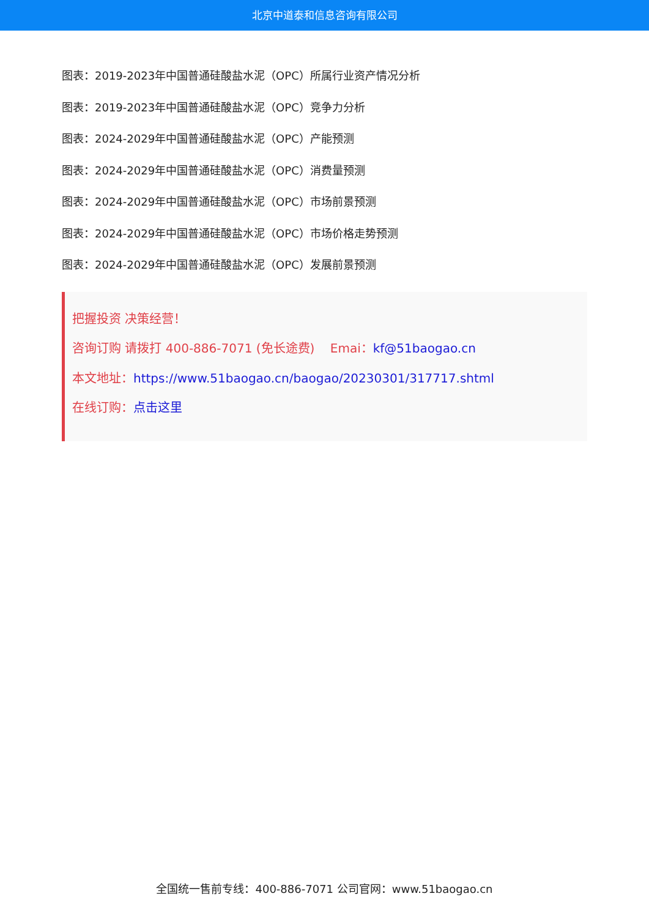北京中道泰和信息咨询有限公司
图表：2019-2023年中国普通硅酸盐水泥（OPC）所属行业资产情况分析
图表：2019-2023年中国普通硅酸盐水泥（OPC）竞争力分析
图表：2024-2029年中国普通硅酸盐水泥（OPC）产能预测
图表：2024-2029年中国普通硅酸盐水泥（OPC）消费量预测
图表：2024-2029年中国普通硅酸盐水泥（OPC）市场前景预测
图表：2024-2029年中国普通硅酸盐水泥（OPC）市场价格走势预测
图表：2024-2029年中国普通硅酸盐水泥（OPC）发展前景预测
把握投资 决策经营！
咨询订购 请拨打 400-886-7071 (免长途费) Emai：kf@51baogao.cn
本文地址：https://www.51baogao.cn/baogao/20230301/317717.shtml
在线订购：点击这里
全国统一售前专线：400-886-7071 公司官网：www.51baogao.cn